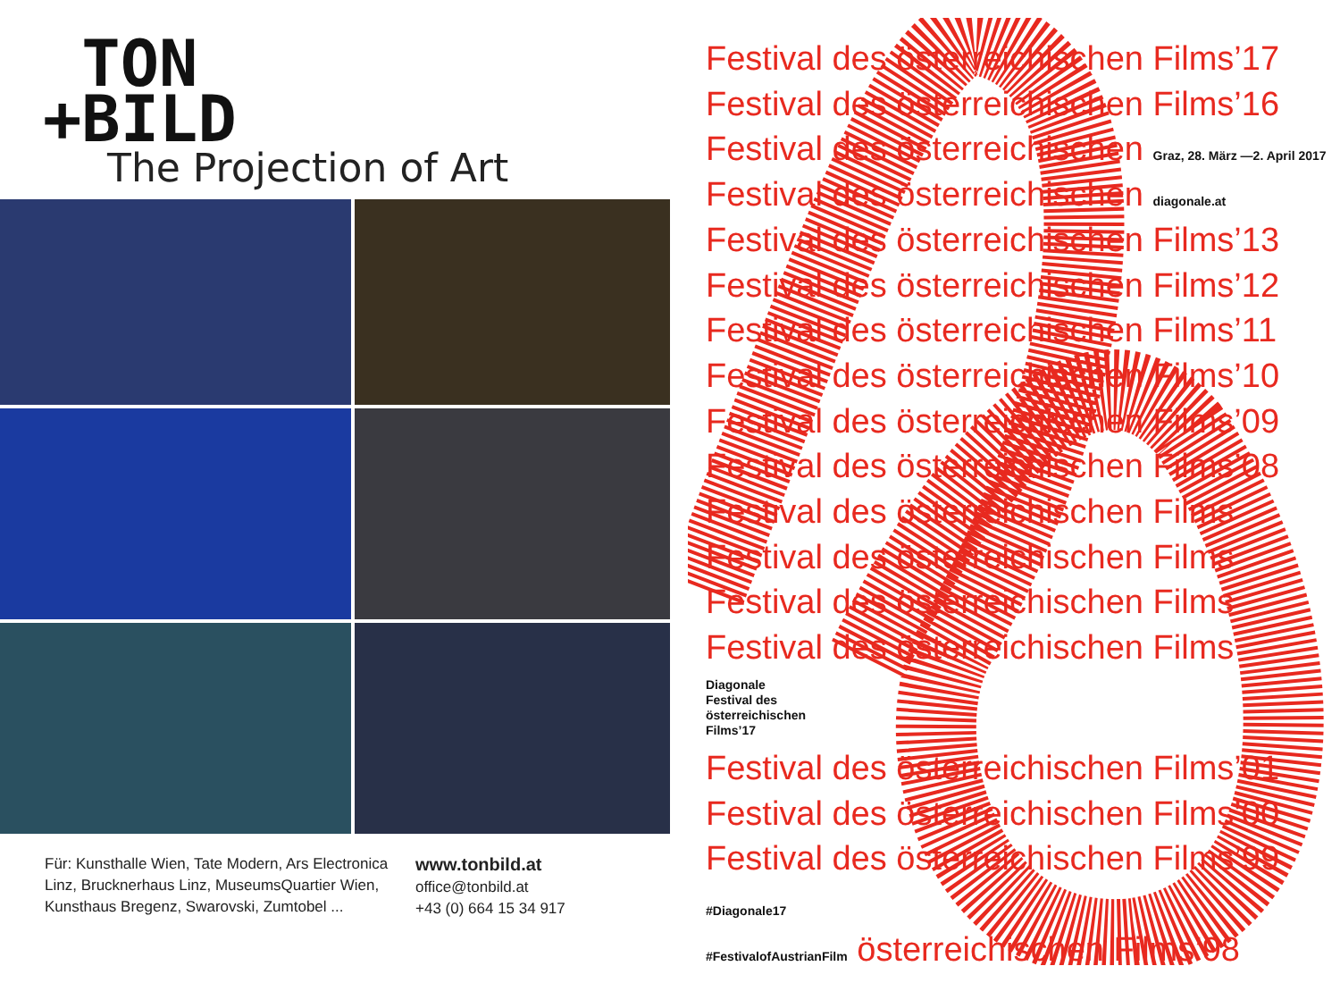TON
+BILD
The Projection of Art
Für: Kunsthalle Wien, Tate Modern, Ars Electronica Linz, Brucknerhaus Linz, MuseumsQuartier Wien, Kunsthaus Bregenz, Swarovski, Zumtobel ...
www.tonbild.at
office@tonbild.at
+43 (0) 664 15 34 917
Festival des österreichischen Films’17
Festival des österreichischen Films’16
Festival des österreichischen Graz, 28. März —2. April 2017
Festival des österreichischen diagonale.at
Festival des österreichischen Films’13
Festival des österreichischen Films’12
Festival des österreichischen Films’11
Festival des österreichischen Films’10
Festival des österreichischen Films’09
Festival des österreichischen Films’08
Festival des österreichischen Films
Festival des österreichischen Films
Festival des österreichischen Films
Festival des österreichischen Films
Diagonale
Festival des
österreichischen
Films’17
Festival des österreichischen Films’01
Festival des österreichischen Films’00
Festival des österreichischen Films’99
#Diagonale17
#FestivalofAustrianFilm österreichischen Films’98